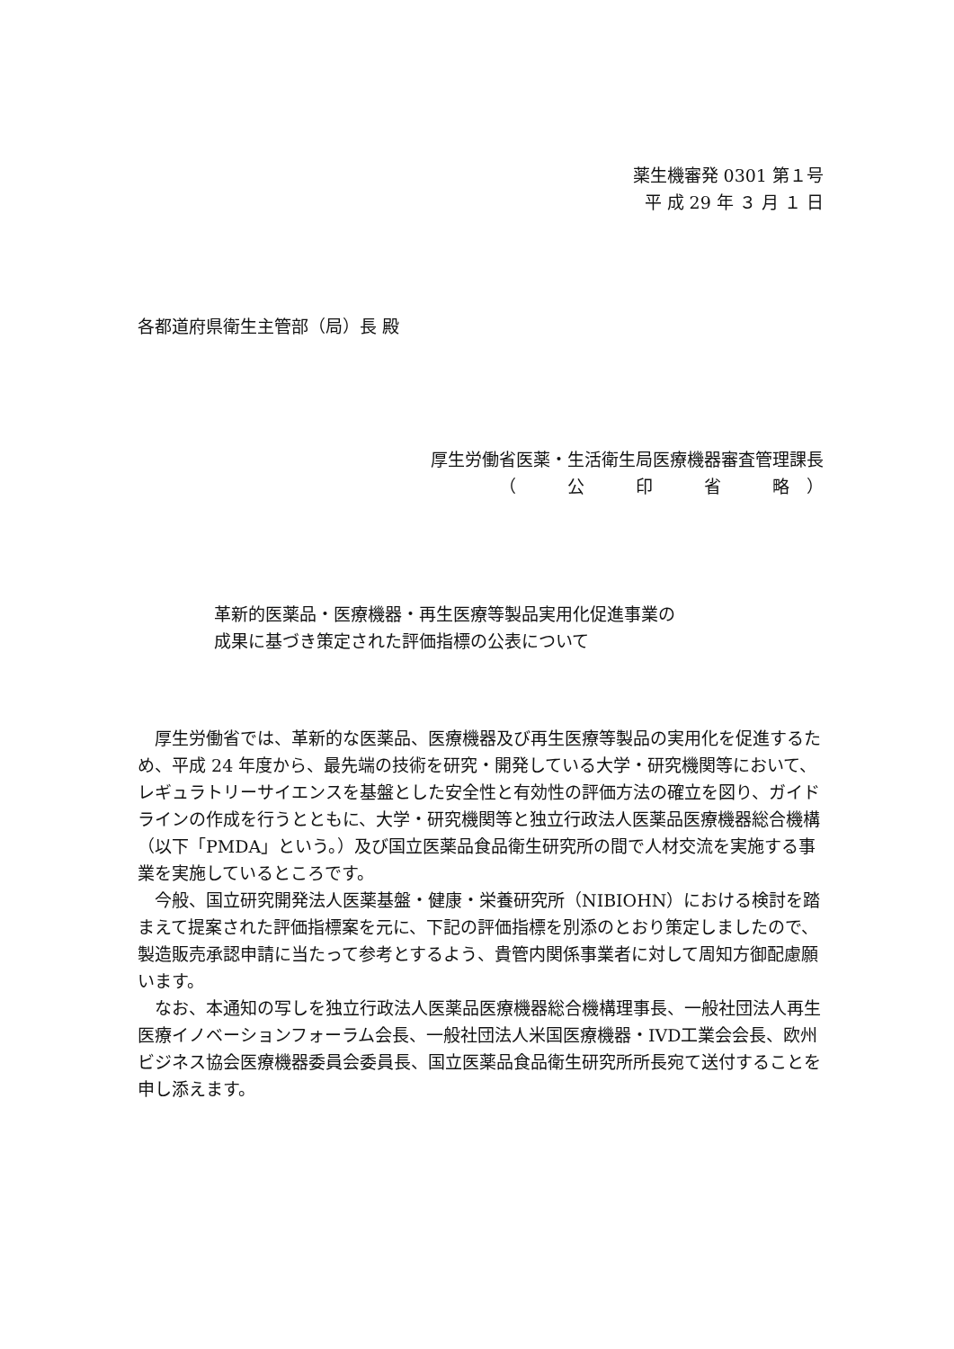薬生機審発 0301 第１号
平 成 29 年 ３ 月 １ 日
各都道府県衛生主管部（局）長 殿
厚生労働省医薬・生活衛生局医療機器審査管理課長
（　　　公　　　印　　　省　　　略　）
革新的医薬品・医療機器・再生医療等製品実用化促進事業の
成果に基づき策定された評価指標の公表について
　厚生労働省では、革新的な医薬品、医療機器及び再生医療等製品の実用化を促進するため、平成 24 年度から、最先端の技術を研究・開発している大学・研究機関等において、レギュラトリーサイエンスを基盤とした安全性と有効性の評価方法の確立を図り、ガイドラインの作成を行うとともに、大学・研究機関等と独立行政法人医薬品医療機器総合機構（以下「PMDA」という。）及び国立医薬品食品衛生研究所の間で人材交流を実施する事業を実施しているところです。
　今般、国立研究開発法人医薬基盤・健康・栄養研究所（NIBIOHN）における検討を踏まえて提案された評価指標案を元に、下記の評価指標を別添のとおり策定しましたので、製造販売承認申請に当たって参考とするよう、貴管内関係事業者に対して周知方御配慮願います。
　なお、本通知の写しを独立行政法人医薬品医療機器総合機構理事長、一般社団法人再生医療イノベーションフォーラム会長、一般社団法人米国医療機器・IVD工業会会長、欧州ビジネス協会医療機器委員会委員長、国立医薬品食品衛生研究所所長宛て送付することを申し添えます。